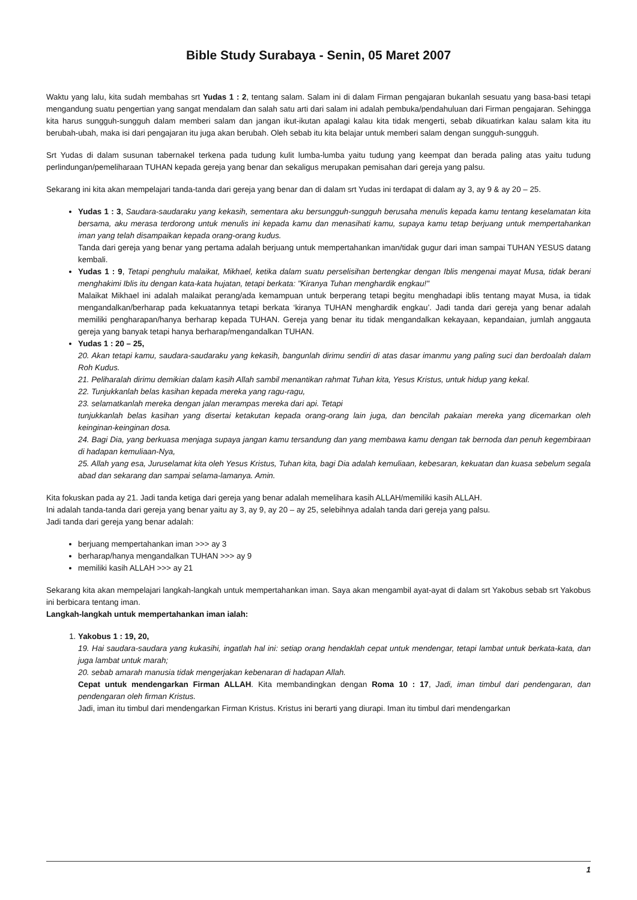Bible Study Surabaya - Senin, 05 Maret 2007
Waktu yang lalu, kita sudah membahas srt Yudas 1 : 2, tentang salam. Salam ini di dalam Firman pengajaran bukanlah sesuatu yang basa-basi tetapi mengandung suatu pengertian yang sangat mendalam dan salah satu arti dari salam ini adalah pembuka/pendahuluan dari Firman pengajaran. Sehingga kita harus sungguh-sungguh dalam memberi salam dan jangan ikut-ikutan apalagi kalau kita tidak mengerti, sebab dikuatirkan kalau salam kita itu berubah-ubah, maka isi dari pengajaran itu juga akan berubah. Oleh sebab itu kita belajar untuk memberi salam dengan sungguh-sungguh.
Srt Yudas di dalam susunan tabernakel terkena pada tudung kulit lumba-lumba yaitu tudung yang keempat dan berada paling atas yaitu tudung perlindungan/pemeliharaan TUHAN kepada gereja yang benar dan sekaligus merupakan pemisahan dari gereja yang palsu.
Sekarang ini kita akan mempelajari tanda-tanda dari gereja yang benar dan di dalam srt Yudas ini terdapat di dalam ay 3, ay 9 & ay 20 – 25.
Yudas 1 : 3, Saudara-saudaraku yang kekasih, sementara aku bersungguh-sungguh berusaha menulis kepada kamu tentang keselamatan kita bersama, aku merasa terdorong untuk menulis ini kepada kamu dan menasihati kamu, supaya kamu tetap berjuang untuk mempertahankan iman yang telah disampaikan kepada orang-orang kudus.
Tanda dari gereja yang benar yang pertama adalah berjuang untuk mempertahankan iman/tidak gugur dari iman sampai TUHAN YESUS datang kembali.
Yudas 1 : 9, Tetapi penghulu malaikat, Mikhael, ketika dalam suatu perselisihan bertengkar dengan Iblis mengenai mayat Musa, tidak berani menghakimi Iblis itu dengan kata-kata hujatan, tetapi berkata: "Kiranya Tuhan menghardik engkau!"
Malaikat Mikhael ini adalah malaikat perang/ada kemampuan untuk berperang tetapi begitu menghadapi iblis tentang mayat Musa, ia tidak mengandalkan/berharap pada kekuatannya tetapi berkata ‘kiranya TUHAN menghardik engkau’. Jadi tanda dari gereja yang benar adalah memiliki pengharapan/hanya berharap kepada TUHAN. Gereja yang benar itu tidak mengandalkan kekayaan, kepandaian, jumlah anggauta gereja yang banyak tetapi hanya berharap/mengandalkan TUHAN.
Yudas 1 : 20 – 25,
20. Akan tetapi kamu, saudara-saudaraku yang kekasih, bangunlah dirimu sendiri di atas dasar imanmu yang paling suci dan berdoalah dalam Roh Kudus.
21. Peliharalah dirimu demikian dalam kasih Allah sambil menantikan rahmat Tuhan kita, Yesus Kristus, untuk hidup yang kekal.
22. Tunjukkanlah belas kasihan kepada mereka yang ragu-ragu,
23. selamatkanlah mereka dengan jalan merampas mereka dari api. Tetapi
tunjukkanlah belas kasihan yang disertai ketakutan kepada orang-orang lain juga, dan bencilah pakaian mereka yang dicemarkan oleh keinginan-keinginan dosa.
24. Bagi Dia, yang berkuasa menjaga supaya jangan kamu tersandung dan yang membawa kamu dengan tak bernoda dan penuh kegembiraan di hadapan kemuliaan-Nya,
25. Allah yang esa, Juruselamat kita oleh Yesus Kristus, Tuhan kita, bagi Dia adalah kemuliaan, kebesaran, kekuatan dan kuasa sebelum segala abad dan sekarang dan sampai selama-lamanya. Amin.
Kita fokuskan pada ay 21. Jadi tanda ketiga dari gereja yang benar adalah memelihara kasih ALLAH/memiliki kasih ALLAH.
Ini adalah tanda-tanda dari gereja yang benar yaitu ay 3, ay 9, ay 20 – ay 25, selebihnya adalah tanda dari gereja yang palsu.
Jadi tanda dari gereja yang benar adalah:
berjuang mempertahankan iman >>> ay 3
berharap/hanya mengandalkan TUHAN >>> ay 9
memiliki kasih ALLAH >>> ay 21
Sekarang kita akan mempelajari langkah-langkah untuk mempertahankan iman. Saya akan mengambil ayat-ayat di dalam srt Yakobus sebab srt Yakobus ini berbicara tentang iman.
Langkah-langkah untuk mempertahankan iman ialah:
1. Yakobus 1 : 19, 20,
19. Hai saudara-saudara yang kukasihi, ingatlah hal ini: setiap orang hendaklah cepat untuk mendengar, tetapi lambat untuk berkata-kata, dan juga lambat untuk marah;
20. sebab amarah manusia tidak mengerjakan kebenaran di hadapan Allah.
Cepat untuk mendengarkan Firman ALLAH. Kita membandingkan dengan Roma 10 : 17, Jadi, iman timbul dari pendengaran, dan pendengaran oleh firman Kristus.
Jadi, iman itu timbul dari mendengarkan Firman Kristus. Kristus ini berarti yang diurapi. Iman itu timbul dari mendengarkan
1